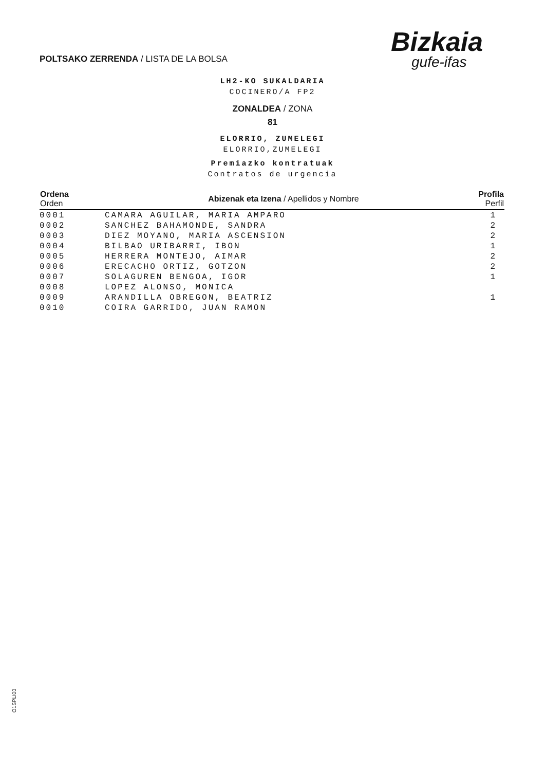POLTSAKO ZERRENDA / LISTA DE LA BOLSA
Bizkaia
gufe-ifas
LH2-KO SUKALDARIA
COCINERO/A FP2
ZONALDEA / ZONA
81
ELORRIO, ZUMELEGI
ELORRIO,ZUMELEGI
Premiazko kontratuak
Contratos de urgencia
| Ordena Orden | Abizenak eta Izena / Apellidos y Nombre | Profila Perfil |
| --- | --- | --- |
| 0001 | CAMARA AGUILAR, MARIA AMPARO | 1 |
| 0002 | SANCHEZ BAHAMONDE, SANDRA | 2 |
| 0003 | DIEZ MOYANO, MARIA ASCENSION | 2 |
| 0004 | BILBAO URIBARRI, IBON | 1 |
| 0005 | HERRERA MONTEJO, AIMAR | 2 |
| 0006 | ERECACHO ORTIZ, GOTZON | 2 |
| 0007 | SOLAGUREN BENGOA, IGOR | 1 |
| 0008 | LOPEZ ALONSO, MONICA | |
| 0009 | ARANDILLA OBREGON, BEATRIZ | 1 |
| 0010 | COIRA GARRIDO, JUAN RAMON | |
O1SPLI00